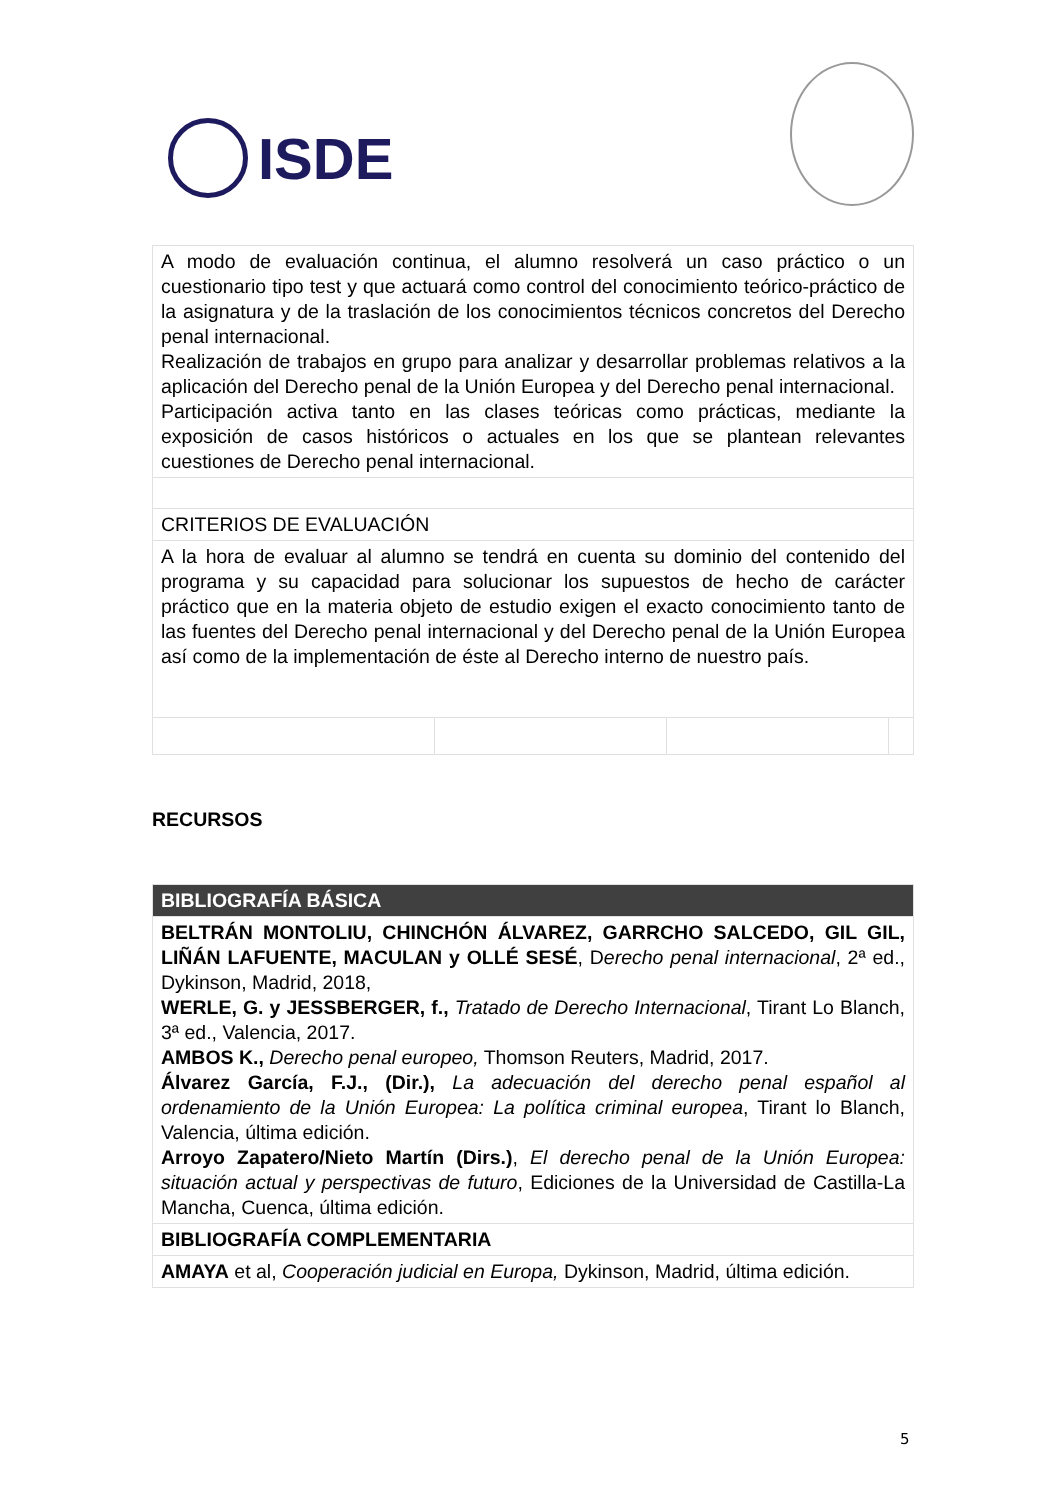ISDE
| A modo de evaluación continua, el alumno resolverá un caso práctico o un cuestionario tipo test y que actuará como control del conocimiento teórico-práctico de la asignatura y de la traslación de los conocimientos técnicos concretos del Derecho penal internacional. Realización de trabajos en grupo para analizar y desarrollar problemas relativos a la aplicación del Derecho penal de la Unión Europea y del Derecho penal internacional. Participación activa tanto en las clases teóricas como prácticas, mediante la exposición de casos históricos o actuales en los que se plantean relevantes cuestiones de Derecho penal internacional. | | | |
| CRITERIOS DE EVALUACIÓN | | | |
| A la hora de evaluar al alumno se tendrá en cuenta su dominio del contenido del programa y su capacidad para solucionar los supuestos de hecho de carácter práctico que en la materia objeto de estudio exigen el exacto conocimiento tanto de las fuentes del Derecho penal internacional y del Derecho penal de la Unión Europea así como de la implementación de éste al Derecho interno de nuestro país. | | | |
RECURSOS
| BIBLIOGRAFÍA BÁSICA |
| BELTRÁN MONTOLIU, CHINCHÓN ÁLVAREZ, GARRCHO SALCEDO, GIL GIL, LIÑÁN LAFUENTE, MACULAN y OLLÉ SESÉ , D erecho penal internacional , 2ª ed., Dykinson, Madrid, 2018, WERLE, G. y JESSBERGER, f., Tratado de Derecho Internacional , Tirant Lo Blanch, 3ª ed., Valencia, 2017. AMBOS K., Derecho penal europeo, Thomson Reuters, Madrid, 2017. Álvarez García, F.J., (Dir.), La adecuación del derecho penal español al ordenamiento de la Unión Europea: La política criminal europea , Tirant lo Blanch, Valencia, última edición. Arroyo Zapatero/Nieto Martín (Dirs.) , El derecho penal de la Unión Europea: situación actual y perspectivas de futuro , Ediciones de la Universidad de Castilla-La Mancha, Cuenca, última edición. |
| BIBLIOGRAFÍA COMPLEMENTARIA |
| AMAYA et al, Cooperación judicial en Europa, Dykinson, Madrid, última edición. |
5